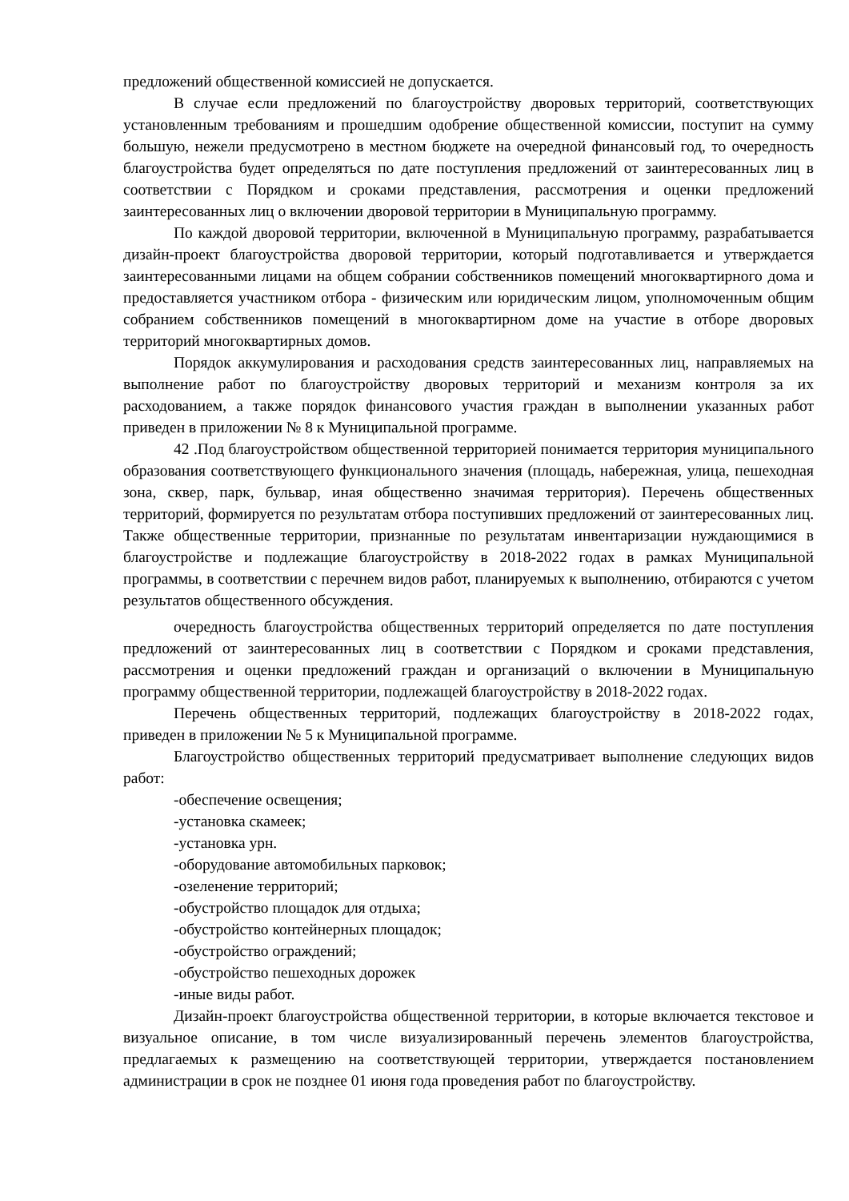предложений общественной комиссией не допускается.
В случае если предложений по благоустройству дворовых территорий, соответствующих установленным требованиям и прошедшим одобрение общественной комиссии, поступит на сумму большую, нежели предусмотрено в местном бюджете на очередной финансовый год, то очередность благоустройства будет определяться по дате поступления предложений от заинтересованных лиц в соответствии с Порядком и сроками представления, рассмотрения и оценки предложений заинтересованных лиц о включении дворовой территории в Муниципальную программу.
По каждой дворовой территории, включенной в Муниципальную программу, разрабатывается дизайн-проект благоустройства дворовой территории, который подготавливается и утверждается заинтересованными лицами на общем собрании собственников помещений многоквартирного дома и предоставляется участником отбора - физическим или юридическим лицом, уполномоченным общим собранием собственников помещений в многоквартирном доме на участие в отборе дворовых территорий многоквартирных домов.
Порядок аккумулирования и расходования средств заинтересованных лиц, направляемых на выполнение работ по благоустройству дворовых территорий и механизм контроля за их расходованием, а также порядок финансового участия граждан в выполнении указанных работ приведен в приложении № 8 к Муниципальной программе.
42 .Под благоустройством общественной территорией понимается территория муниципального образования соответствующего функционального значения (площадь, набережная, улица, пешеходная зона, сквер, парк, бульвар, иная общественно значимая территория). Перечень общественных территорий, формируется по результатам отбора поступивших предложений от заинтересованных лиц. Также общественные территории, признанные по результатам инвентаризации нуждающимися в благоустройстве и подлежащие благоустройству в 2018-2022 годах в рамках Муниципальной программы, в соответствии с перечнем видов работ, планируемых к выполнению, отбираются с учетом результатов общественного обсуждения.
очередность благоустройства общественных территорий определяется по дате поступления предложений от заинтересованных лиц в соответствии с Порядком и сроками представления, рассмотрения и оценки предложений граждан и организаций о включении в Муниципальную программу общественной территории, подлежащей благоустройству в 2018-2022 годах.
Перечень общественных территорий, подлежащих благоустройству в 2018-2022 годах, приведен в приложении № 5 к Муниципальной программе.
Благоустройство общественных территорий предусматривает выполнение следующих видов работ:
-обеспечение освещения;
-установка скамеек;
-установка урн.
-оборудование автомобильных парковок;
-озеленение территорий;
-обустройство площадок для отдыха;
-обустройство контейнерных площадок;
-обустройство ограждений;
-обустройство пешеходных дорожек
-иные виды работ.
Дизайн-проект благоустройства общественной территории, в которые включается текстовое и визуальное описание, в том числе визуализированный перечень элементов благоустройства, предлагаемых к размещению на соответствующей территории, утверждается постановлением администрации в срок не позднее 01 июня года проведения работ по благоустройству.